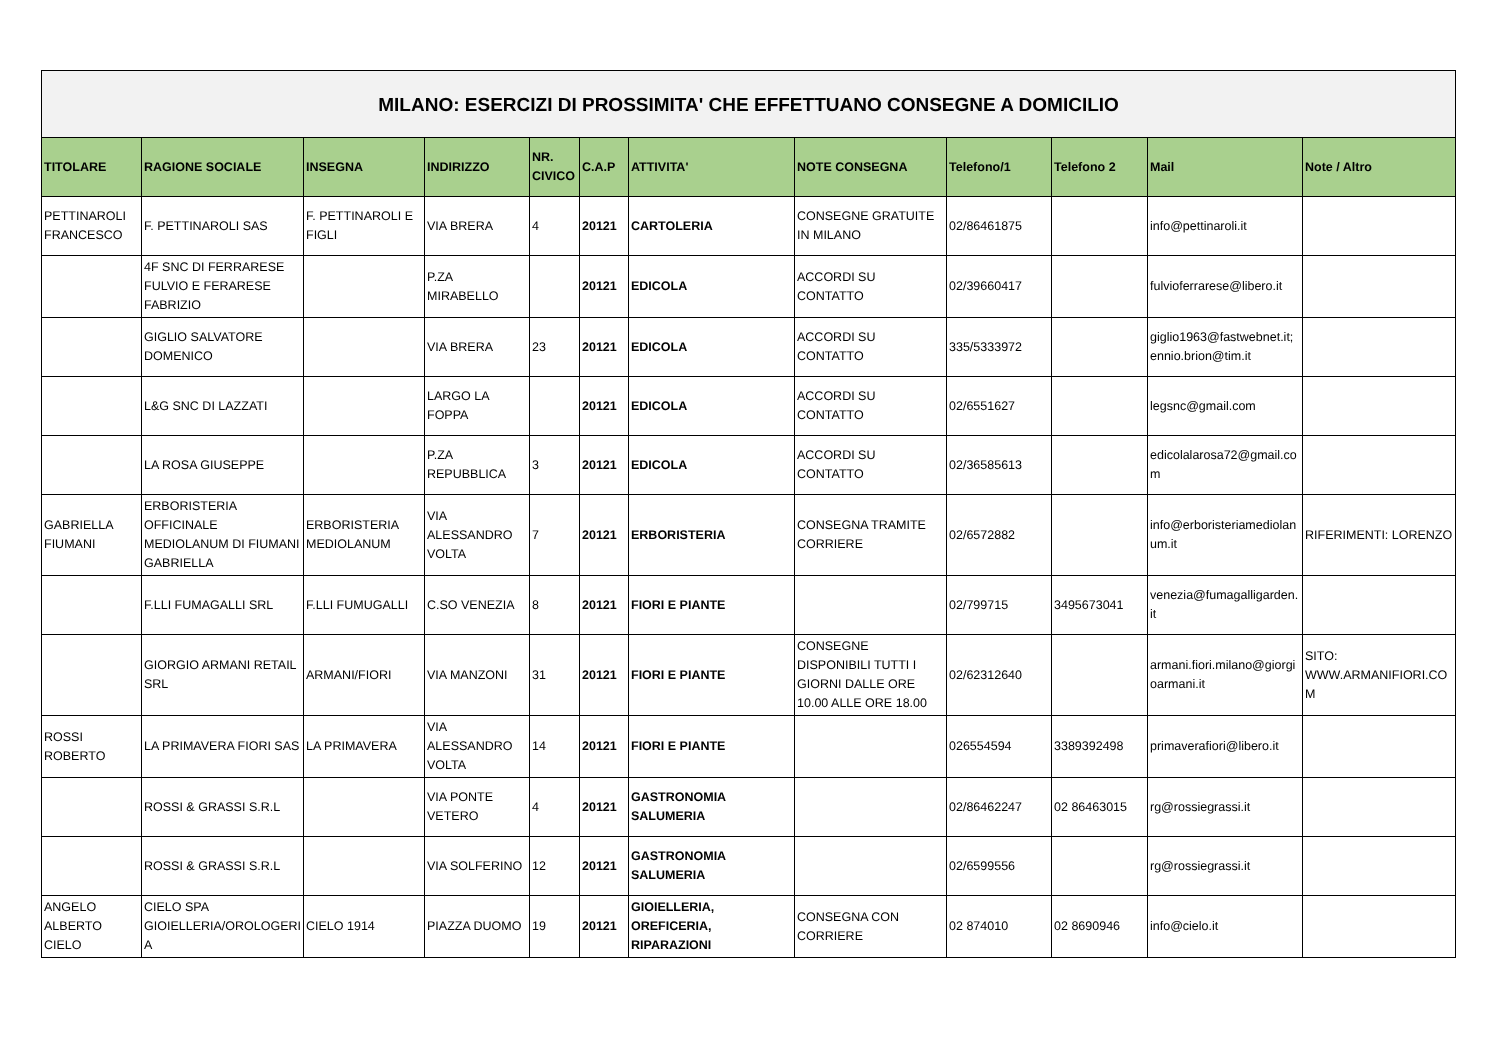| MILANO: ESERCIZI DI PROSSIMITA' CHE EFFETTUANO CONSEGNE A DOMICILIO | | | | | | | | | | | |
| TITOLARE | RAGIONE SOCIALE | INSEGNA | INDIRIZZO | NR. CIVICO | C.A.P | ATTIVITA' | NOTE CONSEGNA | Telefono/1 | Telefono 2 | Mail | Note / Altro |
| PETTINAROLI FRANCESCO | F. PETTINAROLI SAS | F. PETTINAROLI E FIGLI | VIA BRERA | 4 | 20121 | CARTOLERIA | CONSEGNE GRATUITE IN MILANO | 02/86461875 | | info@pettinaroli.it | |
| | 4F SNC DI FERRARESE FULVIO E FERARESE FABRIZIO | | P.ZA MIRABELLO | | 20121 | EDICOLA | ACCORDI SU CONTATTO | 02/39660417 | | fulvioferrarese@libero.it | |
| | GIGLIO SALVATORE DOMENICO | | VIA BRERA | 23 | 20121 | EDICOLA | ACCORDI SU CONTATTO | 335/5333972 | | giglio1963@fastwebnet.it; ennio.brion@tim.it | |
| | L&G SNC DI LAZZATI | | LARGO LA FOPPA | | 20121 | EDICOLA | ACCORDI SU CONTATTO | 02/6551627 | | legsnc@gmail.com | |
| | LA ROSA GIUSEPPE | | P.ZA REPUBBLICA | 3 | 20121 | EDICOLA | ACCORDI SU CONTATTO | 02/36585613 | | edicolalarosa72@gmail.com | |
| GABRIELLA FIUMANI | ERBORISTERIA OFFICINALE MEDIOLANUM DI FIUMANI GABRIELLA | ERBORISTERIA MEDIOLANUM | VIA ALESSANDRO VOLTA | 7 | 20121 | ERBORISTERIA | CONSEGNA TRAMITE CORRIERE | 02/6572882 | | info@erboristeriamediolanum.it | RIFERIMENTI: LORENZO |
| | F.LLI FUMAGALLI SRL | F.LLI FUMUGALLI | C.SO VENEZIA | 8 | 20121 | FIORI E PIANTE | | 02/799715 | 3495673041 | venezia@fumagalligarden.it | |
| | GIORGIO ARMANI RETAIL SRL | ARMANI/FIORI | VIA MANZONI | 31 | 20121 | FIORI E PIANTE | CONSEGNE DISPONIBILI TUTTI I GIORNI DALLE ORE 10.00 ALLE ORE 18.00 | 02/62312640 | | armani.fiori.milano@giorgioarmani.it | SITO: WWW.ARMANIFIORI.COM |
| ROSSI ROBERTO | LA PRIMAVERA FIORI SAS | LA PRIMAVERA | VIA ALESSANDRO VOLTA | 14 | 20121 | FIORI E PIANTE | | 026554594 | 3389392498 | primaverafiori@libero.it | |
| | ROSSI & GRASSI S.R.L | | VIA PONTE VETERO | 4 | 20121 | GASTRONOMIA SALUMERIA | | 02/86462247 | 02 86463015 | rg@rossiegrassi.it | |
| | ROSSI & GRASSI S.R.L | | VIA SOLFERINO | 12 | 20121 | GASTRONOMIA SALUMERIA | | 02/6599556 | | rg@rossiegrassi.it | |
| ANGELO ALBERTO CIELO | CIELO SPA GIOIELLERIA/OROLOGERIA | CIELO 1914 | PIAZZA DUOMO | 19 | 20121 | GIOIELLERIA, OREFICERIA, RIPARAZIONI | CONSEGNA CON CORRIERE | 02 874010 | 02 8690946 | info@cielo.it | |